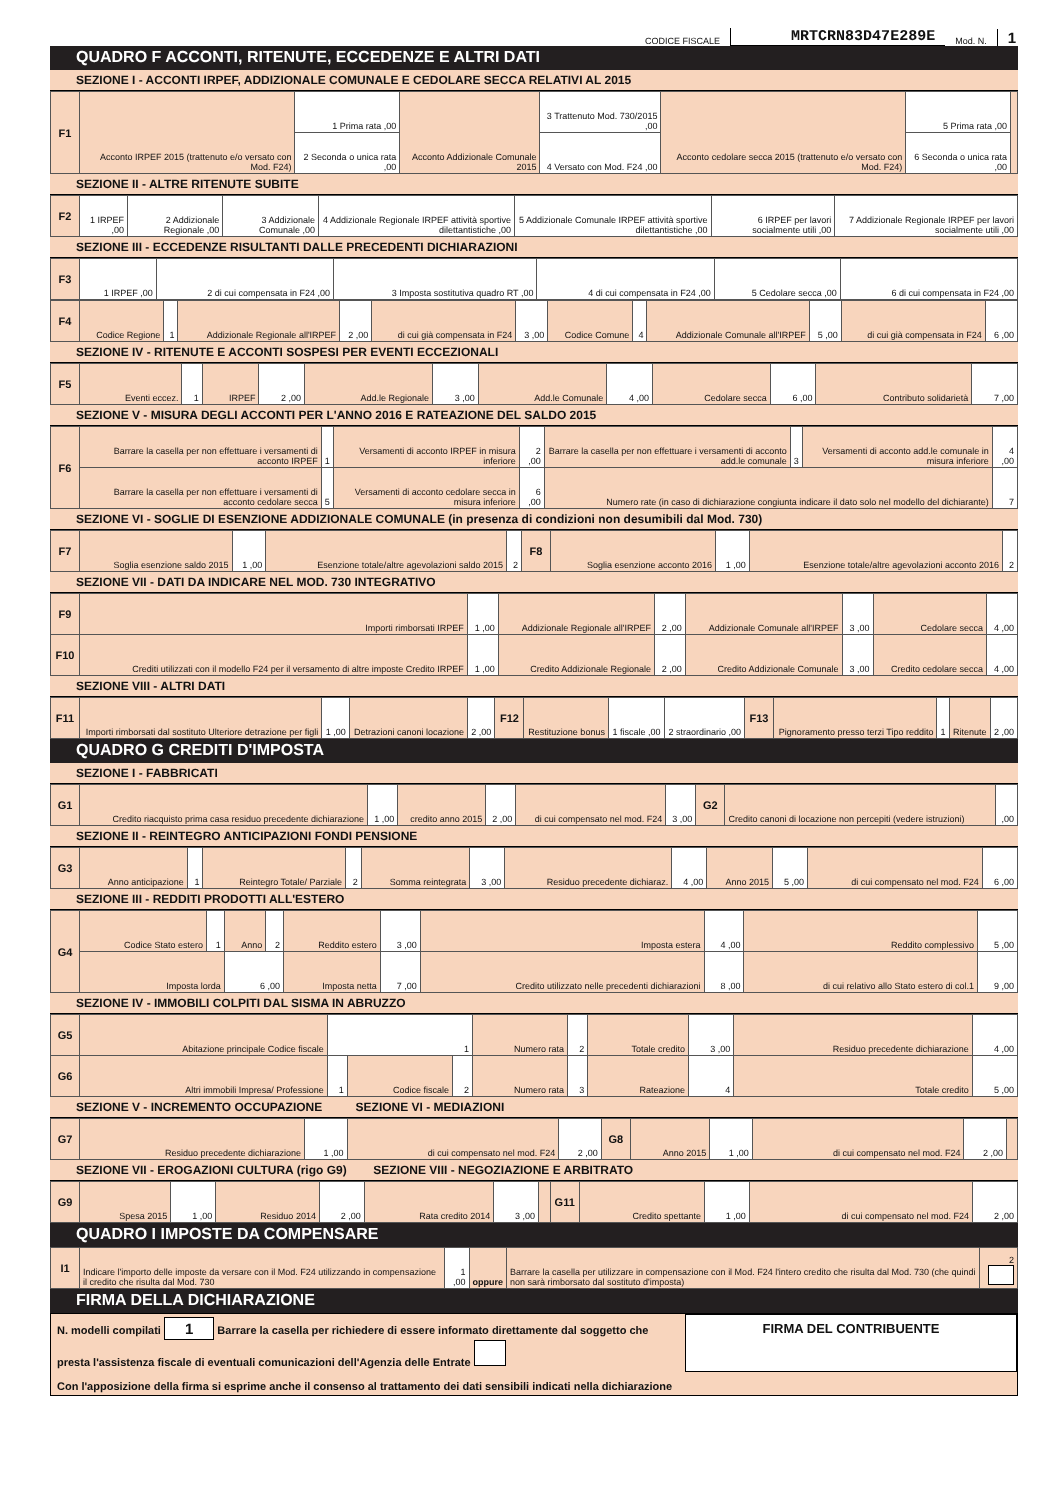CODICE FISCALE MRTCRN83D47E289E Mod. N. 1
QUADRO F ACCONTI, RITENUTE, ECCEDENZE E ALTRI DATI
SEZIONE I - ACCONTI IRPEF, ADDIZIONALE COMUNALE E CEDOLARE SECCA RELATIVI AL 2015
| F1 | Acconto IRPEF 2015 (trattenuto e/o versato con Mod. F24) | 1 Prima rata ,00 | Acconto Addizionale Comunale 2015 | 3 Trattenuto Mod. 730/2015 ,00 | Acconto cedolare secca 2015 (trattenuto e/o versato con Mod. F24) | 5 Prima rata ,00 | |
| | | 2 Seconda o unica rata ,00 | | 4 Versato con Mod. F24 ,00 | | 6 Seconda o unica rata ,00 | |
SEZIONE II - ALTRE RITENUTE SUBITE
| F2 | 1 IRPEF ,00 | 2 Addizionale Regionale ,00 | 3 Addizionale Comunale ,00 | 4 Addizionale Regionale IRPEF attività sportive dilettantistiche ,00 | 5 Addizionale Comunale IRPEF attività sportive dilettantistiche ,00 | 6 IRPEF per lavori socialmente utili ,00 | 7 Addizionale Regionale IRPEF per lavori socialmente utili ,00 |
SEZIONE III - ECCEDENZE RISULTANTI DALLE PRECEDENTI DICHIARAZIONI
| F3 | 1 IRPEF ,00 | 2 di cui compensata in F24 ,00 | 3 Imposta sostitutiva quadro RT ,00 | 4 di cui compensata in F24 ,00 | 5 Cedolare secca ,00 | 6 di cui compensata in F24 ,00 |
| F4 | Codice Regione | 1 | Addizionale Regionale all'IRPEF | 2 ,00 | di cui già compensata in F24 | 3 ,00 | Codice Comune | 4 | Addizionale Comunale all'IRPEF | 5 ,00 | di cui già compensata in F24 | 6 ,00 |
SEZIONE IV - RITENUTE E ACCONTI SOSPESI PER EVENTI ECCEZIONALI
| F5 | Eventi eccez. | 1 | IRPEF | 2 ,00 | Add.le Regionale | 3 ,00 | Add.le Comunale | 4 ,00 | Cedolare secca | 6 ,00 | Contributo solidarietà | 7 ,00 |
SEZIONE V - MISURA DEGLI ACCONTI PER L'ANNO 2016 E RATEAZIONE DEL SALDO 2015
| F6 | Barrare la casella per non effettuare i versamenti di acconto IRPEF | 1 | Versamenti di acconto IRPEF in misura inferiore | 2 ,00 | Barrare la casella per non effettuare i versamenti di acconto add.le comunale | 3 | Versamenti di acconto add.le comunale in misura inferiore | 4 ,00 |
| | Barrare la casella per non effettuare i versamenti di acconto cedolare secca | 5 | Versamenti di acconto cedolare secca in misura inferiore | 6 ,00 | Numero rate (in caso di dichiarazione congiunta indicare il dato solo nel modello del dichiarante) | | | 7 |
SEZIONE VI - SOGLIE DI ESENZIONE ADDIZIONALE COMUNALE (in presenza di condizioni non desumibili dal Mod. 730)
| F7 | Soglia esenzione saldo 2015 | 1 ,00 | Esenzione totale/altre agevolazioni saldo 2015 | 2 | F8 | Soglia esenzione acconto 2016 | 1 ,00 | Esenzione totale/altre agevolazioni acconto 2016 | 2 |
SEZIONE VII - DATI DA INDICARE NEL MOD. 730 INTEGRATIVO
| F9 | Importi rimborsati IRPEF | 1 ,00 | Addizionale Regionale all'IRPEF | 2 ,00 | Addizionale Comunale all'IRPEF | 3 ,00 | Cedolare secca | 4 ,00 |
| F10 | Crediti utilizzati con il modello F24 per il versamento di altre imposte Credito IRPEF | 1 ,00 | Credito Addizionale Regionale | 2 ,00 | Credito Addizionale Comunale | 3 ,00 | Credito cedolare secca | 4 ,00 |
SEZIONE VIII - ALTRI DATI
| F11 | Importi rimborsati dal sostituto Ulteriore detrazione per figli | 1 ,00 | Detrazioni canoni locazione | 2 ,00 | F12 | Restituzione bonus | 1 fiscale ,00 | 2 straordinario ,00 | F13 | Pignoramento presso terzi Tipo reddito | 1 | Ritenute | 2 ,00 |
QUADRO G CREDITI D'IMPOSTA
SEZIONE I - FABBRICATI
| G1 | Credito riacquisto prima casa residuo precedente dichiarazione | 1 ,00 | credito anno 2015 | 2 ,00 | di cui compensato nel mod. F24 | 3 ,00 | G2 | Credito canoni di locazione non percepiti (vedere istruzioni) | ,00 |
SEZIONE II - REINTEGRO ANTICIPAZIONI FONDI PENSIONE
| G3 | Anno anticipazione | 1 | Reintegro Totale/ Parziale | 2 | Somma reintegrata | 3 ,00 | Residuo precedente dichiaraz. | 4 ,00 | Anno 2015 | 5 ,00 | di cui compensato nel mod. F24 | 6 ,00 |
SEZIONE III - REDDITI PRODOTTI ALL'ESTERO
| G4 | Codice Stato estero | 1 | Anno | 2 | Reddito estero | 3 ,00 | Imposta estera | 4 ,00 | Reddito complessivo | 5 ,00 |
| | Imposta lorda | | 6 ,00 | | Imposta netta | 7 ,00 | Credito utilizzato nelle precedenti dichiarazioni | 8 ,00 | di cui relativo allo Stato estero di col.1 | 9 ,00 |
SEZIONE IV - IMMOBILI COLPITI DAL SISMA IN ABRUZZO
| G5 | Abitazione principale Codice fiscale | 1 | | | Numero rata | 2 | Totale credito | 3 ,00 | Residuo precedente dichiarazione | 4 ,00 |
| G6 | Altri immobili Impresa/ Professione | 1 | Codice fiscale | 2 | Numero rata | 3 | Rateazione | 4 | Totale credito | 5 ,00 |
SEZIONE V - INCREMENTO OCCUPAZIONE SEZIONE VI - MEDIAZIONI
| G7 | Residuo precedente dichiarazione | 1 ,00 | di cui compensato nel mod. F24 | 2 ,00 | G8 | Anno 2015 | 1 ,00 | di cui compensato nel mod. F24 | 2 ,00 | |
SEZIONE VII - EROGAZIONI CULTURA (rigo G9) SEZIONE VIII - NEGOZIAZIONE E ARBITRATO
| G9 | Spesa 2015 | 1 ,00 | Residuo 2014 | 2 ,00 | Rata credito 2014 | 3 ,00 | | G11 | Credito spettante | 1 ,00 | di cui compensato nel mod. F24 | 2 ,00 |
QUADRO I IMPOSTE DA COMPENSARE
| I1 | Indicare l'importo delle imposte da versare con il Mod. F24 utilizzando in compensazione il credito che risulta dal Mod. 730 | 1 ,00 | oppure | Barrare la casella per utilizzare in compensazione con il Mod. F24 l'intero credito che risulta dal Mod. 730 (che quindi non sarà rimborsato dal sostituto d'imposta) | 2 |
FIRMA DELLA DICHIARAZIONE
N. modelli compilati 1 Barrare la casella per richiedere di essere informato direttamente dal soggetto che presta l'assistenza fiscale di eventuali comunicazioni dell'Agenzia delle Entrate
Con l'apposizione della firma si esprime anche il consenso al trattamento dei dati sensibili indicati nella dichiarazione
FIRMA DEL CONTRIBUENTE